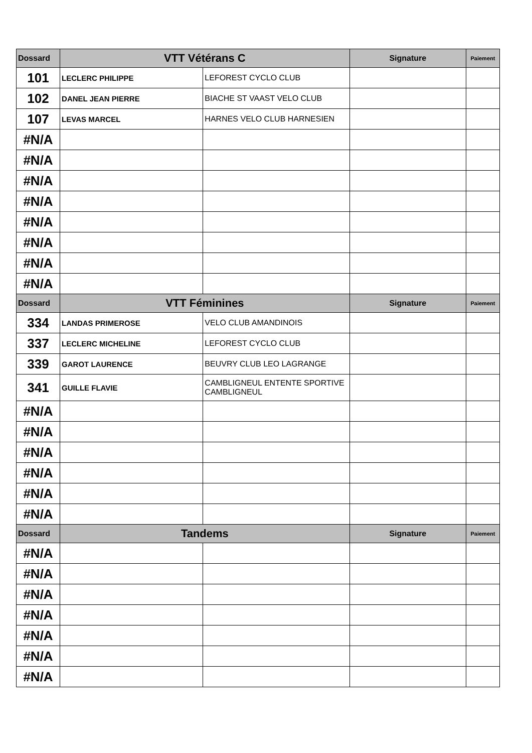| Dossard | VTT Vétérans C | | Signature | Paiement |
| --- | --- | --- | --- | --- |
| 101 | LECLERC PHILIPPE | LEFOREST CYCLO CLUB | | |
| 102 | DANEL JEAN PIERRE | BIACHE ST VAAST VELO CLUB | | |
| 107 | LEVAS MARCEL | HARNES VELO CLUB HARNESIEN | | |
| #N/A | | | | |
| #N/A | | | | |
| #N/A | | | | |
| #N/A | | | | |
| #N/A | | | | |
| #N/A | | | | |
| #N/A | | | | |
| #N/A | | | | |
| Dossard | VTT Féminines | | Signature | Paiement |
| 334 | LANDAS PRIMEROSE | VELO CLUB AMANDINOIS | | |
| 337 | LECLERC MICHELINE | LEFOREST CYCLO CLUB | | |
| 339 | GAROT LAURENCE | BEUVRY CLUB LEO LAGRANGE | | |
| 341 | GUILLE FLAVIE | CAMBLIGNEUL ENTENTE SPORTIVE CAMBLIGNEUL | | |
| #N/A | | | | |
| #N/A | | | | |
| #N/A | | | | |
| #N/A | | | | |
| #N/A | | | | |
| #N/A | | | | |
| Dossard | Tandems | | Signature | Paiement |
| #N/A | | | | |
| #N/A | | | | |
| #N/A | | | | |
| #N/A | | | | |
| #N/A | | | | |
| #N/A | | | | |
| #N/A | | | | |